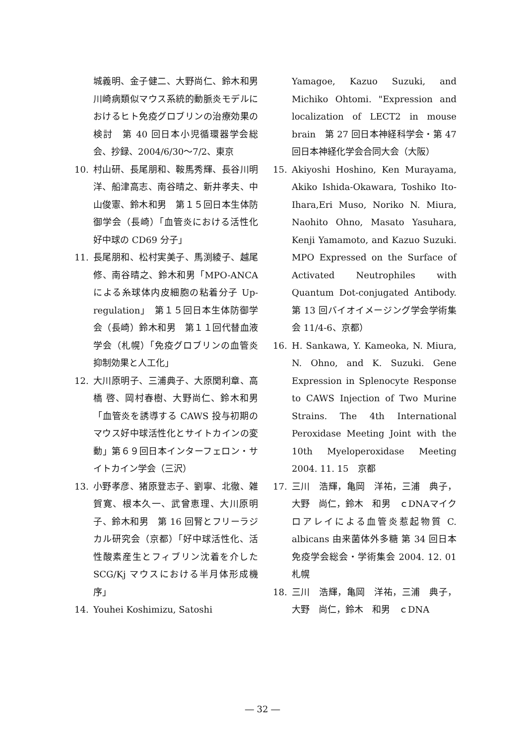城義明、金子健二、大野尚仁、鈴木和男　川崎病類似マウス系統的動脈炎モデルにおけるヒト免疫グロブリンの治療効果の検討　第 40 回日本小児循環器学会総会、抄録、2004/6/30～7/2、東京
10. 村山研、長尾朋和、鞍馬秀輝、長谷川明洋、船津高志、南谷晴之、新井孝夫、中山俊憲、鈴木和男　第１５回日本生体防御学会（長崎）「血管炎における活性化好中球の CD69 分子」
11. 長尾朋和、松村実美子、馬渕綾子、越尾修、南谷晴之、鈴木和男「MPO-ANCA による糸球体内皮細胞の粘着分子 Up-regulation」　第１５回日本生体防御学会（長崎）鈴木和男　第１１回代替血液学会（札幌）「免疫グロブリンの血管炎抑制効果と人工化」
12. 大川原明子、三浦典子、大原関利章、高橋 啓、岡村春樹、大野尚仁、鈴木和男「血管炎を誘導する CAWS 投与初期のマウス好中球活性化とサイトカインの変動」第６９回日本インターフェロン・サイトカイン学会（三沢）
13. 小野孝彦、猪原登志子、劉寧、北徹、雑賀寛、根本久一、武曾恵理、大川原明子、鈴木和男　第 16 回腎とフリーラジカル研究会（京都）「好中球活性化、活性酸素産生とフィブリン沈着を介した SCG/Kj マウスにおける半月体形成機序」
14. Youhei Koshimizu, Satoshi
Yamagoe, Kazuo Suzuki, and Michiko Ohtomi. "Expression and localization of LECT2 in mouse brain　第 27 回日本神経科学会・第 47 回日本神経化学会合同大会（大阪）
15. Akiyoshi Hoshino, Ken Murayama, Akiko Ishida-Okawara, Toshiko Ito-Ihara,Eri Muso, Noriko N. Miura, Naohito Ohno, Masato Yasuhara, Kenji Yamamoto, and Kazuo Suzuki. MPO Expressed on the Surface of Activated Neutrophiles with Quantum Dot-conjugated Antibody. 第 13 回バイオイメージング学会学術集会 11/4-6、京都）
16. H. Sankawa, Y. Kameoka, N. Miura, N. Ohno, and K. Suzuki. Gene Expression in Splenocyte Response to CAWS Injection of Two Murine Strains. The 4th International Peroxidase Meeting Joint with the 10th Myeloperoxidase Meeting　2004. 11. 15　京都
17. 三川　浩輝，亀岡　洋祐，三浦　典子，大野　尚仁，鈴木　和男　ｃDNAマイクロアレイによる血管炎惹起物質 C. albicans 由来菌体外多糖 第 34 回日本免疫学会総会・学術集会 2004. 12. 01　札幌
18. 三川　浩輝，亀岡　洋祐，三浦　典子，大野　尚仁，鈴木　和男　ｃDNA
― 32 ―